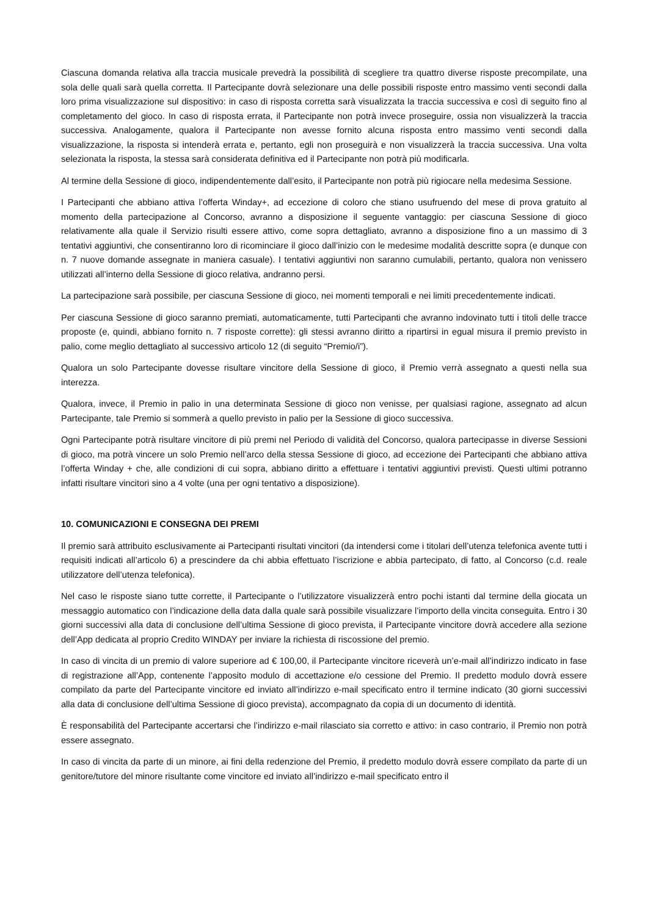Ciascuna domanda relativa alla traccia musicale prevedrà la possibilità di scegliere tra quattro diverse risposte precompilate, una sola delle quali sarà quella corretta. Il Partecipante dovrà selezionare una delle possibili risposte entro massimo venti secondi dalla loro prima visualizzazione sul dispositivo: in caso di risposta corretta sarà visualizzata la traccia successiva e così di seguito fino al completamento del gioco. In caso di risposta errata, il Partecipante non potrà invece proseguire, ossia non visualizzerà la traccia successiva. Analogamente, qualora il Partecipante non avesse fornito alcuna risposta entro massimo venti secondi dalla visualizzazione, la risposta si intenderà errata e, pertanto, egli non proseguirà e non visualizzerà la traccia successiva. Una volta selezionata la risposta, la stessa sarà considerata definitiva ed il Partecipante non potrà più modificarla.
Al termine della Sessione di gioco, indipendentemente dall’esito, il Partecipante non potrà più rigiocare nella medesima Sessione.
I Partecipanti che abbiano attiva l’offerta Winday+, ad eccezione di coloro che stiano usufruendo del mese di prova gratuito al momento della partecipazione al Concorso, avranno a disposizione il seguente vantaggio: per ciascuna Sessione di gioco relativamente alla quale il Servizio risulti essere attivo, come sopra dettagliato, avranno a disposizione fino a un massimo di 3 tentativi aggiuntivi, che consentiranno loro di ricominciare il gioco dall’inizio con le medesime modalità descritte sopra (e dunque con n. 7 nuove domande assegnate in maniera casuale). I tentativi aggiuntivi non saranno cumulabili, pertanto, qualora non venissero utilizzati all’interno della Sessione di gioco relativa, andranno persi.
La partecipazione sarà possibile, per ciascuna Sessione di gioco, nei momenti temporali e nei limiti precedentemente indicati.
Per ciascuna Sessione di gioco saranno premiati, automaticamente, tutti Partecipanti che avranno indovinato tutti i titoli delle tracce proposte (e, quindi, abbiano fornito n. 7 risposte corrette): gli stessi avranno diritto a ripartirsi in egual misura il premio previsto in palio, come meglio dettagliato al successivo articolo 12 (di seguito “Premio/i”).
Qualora un solo Partecipante dovesse risultare vincitore della Sessione di gioco, il Premio verrà assegnato a questi nella sua interezza.
Qualora, invece, il Premio in palio in una determinata Sessione di gioco non venisse, per qualsiasi ragione, assegnato ad alcun Partecipante, tale Premio si sommerà a quello previsto in palio per la Sessione di gioco successiva.
Ogni Partecipante potrà risultare vincitore di più premi nel Periodo di validità del Concorso, qualora partecipasse in diverse Sessioni di gioco, ma potrà vincere un solo Premio nell’arco della stessa Sessione di gioco, ad eccezione dei Partecipanti che abbiano attiva l’offerta Winday + che, alle condizioni di cui sopra, abbiano diritto a effettuare i tentativi aggiuntivi previsti. Questi ultimi potranno infatti risultare vincitori sino a 4 volte (una per ogni tentativo a disposizione).
10. COMUNICAZIONI E CONSEGNA DEI PREMI
Il premio sarà attribuito esclusivamente ai Partecipanti risultati vincitori (da intendersi come i titolari dell’utenza telefonica avente tutti i requisiti indicati all’articolo 6) a prescindere da chi abbia effettuato l’iscrizione e abbia partecipato, di fatto, al Concorso (c.d. reale utilizzatore dell’utenza telefonica).
Nel caso le risposte siano tutte corrette, il Partecipante o l’utilizzatore visualizzerà entro pochi istanti dal termine della giocata un messaggio automatico con l’indicazione della data dalla quale sarà possibile visualizzare l’importo della vincita conseguita. Entro i 30 giorni successivi alla data di conclusione dell’ultima Sessione di gioco prevista, il Partecipante vincitore dovrà accedere alla sezione dell’App dedicata al proprio Credito WINDAY per inviare la richiesta di riscossione del premio.
In caso di vincita di un premio di valore superiore ad € 100,00, il Partecipante vincitore riceverà un’e-mail all’indirizzo indicato in fase di registrazione all’App, contenente l’apposito modulo di accettazione e/o cessione del Premio. Il predetto modulo dovrà essere compilato da parte del Partecipante vincitore ed inviato all’indirizzo e-mail specificato entro il termine indicato (30 giorni successivi alla data di conclusione dell’ultima Sessione di gioco prevista), accompagnato da copia di un documento di identità.
È responsabilità del Partecipante accertarsi che l’indirizzo e-mail rilasciato sia corretto e attivo: in caso contrario, il Premio non potrà essere assegnato.
In caso di vincita da parte di un minore, ai fini della redenzione del Premio, il predetto modulo dovrà essere compilato da parte di un genitore/tutore del minore risultante come vincitore ed inviato all’indirizzo e-mail specificato entro il